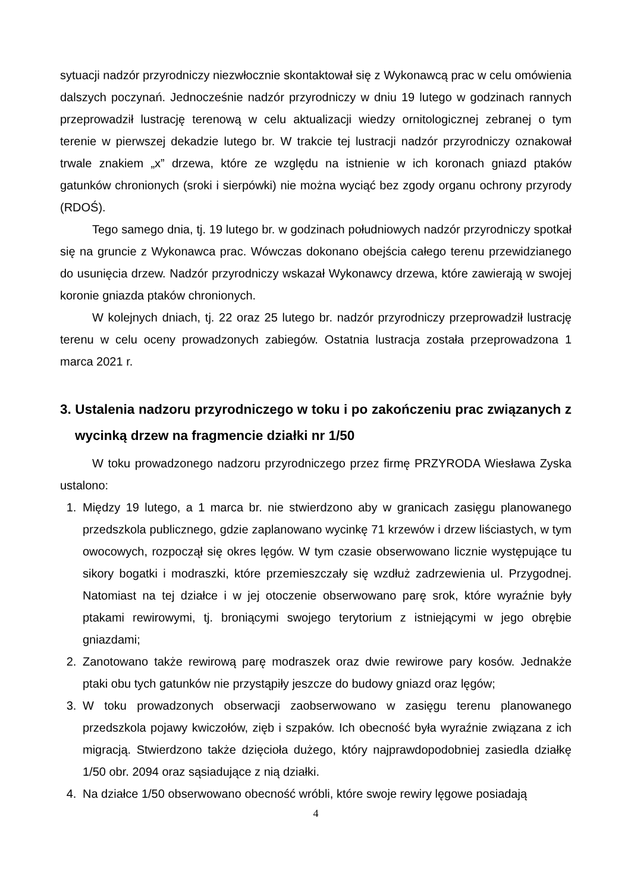sytuacji nadzór przyrodniczy niezwłocznie skontaktował się z Wykonawcą prac w celu omówienia dalszych poczynań. Jednocześnie nadzór przyrodniczy w dniu 19 lutego w godzinach rannych przeprowadził lustrację terenową w celu aktualizacji wiedzy ornitologicznej zebranej o tym terenie w pierwszej dekadzie lutego br. W trakcie tej lustracji nadzór przyrodniczy oznakował trwale znakiem „x” drzewa, które ze względu na istnienie w ich koronach gniazd ptaków gatunków chronionych (sroki i sierpówki) nie można wyciąć bez zgody organu ochrony przyrody (RDOŚ).
Tego samego dnia, tj. 19 lutego br. w godzinach południowych nadzór przyrodniczy spotkał się na gruncie z Wykonawca prac. Wówczas dokonano obejścia całego terenu przewidzianego do usunięcia drzew. Nadzór przyrodniczy wskazał Wykonawcy drzewa, które zawierają w swojej koronie gniazda ptaków chronionych.
W kolejnych dniach, tj. 22 oraz 25 lutego br. nadzór przyrodniczy przeprowadził lustrację terenu w celu oceny prowadzonych zabiegów. Ostatnia lustracja została przeprowadzona 1 marca 2021 r.
3. Ustalenia nadzoru przyrodniczego w toku i po zakończeniu prac związanych z wycinką drzew na fragmencie działki nr 1/50
W toku prowadzonego nadzoru przyrodniczego przez firmę PRZYRODA Wiesława Zyska ustalono:
1. Między 19 lutego, a 1 marca br. nie stwierdzono aby w granicach zasięgu planowanego przedszkola publicznego, gdzie zaplanowano wycinkę 71 krzewów i drzew liściastych, w tym owocowych, rozpoczął się okres lęgów. W tym czasie obserwowano licznie występujące tu sikory bogatki i modraszki, które przemieszczały się wzdłuż zadrzewienia ul. Przygodnej. Natomiast na tej działce i w jej otoczenie obserwowano parę srok, które wyraźnie były ptakami rewirowymi, tj. broniącymi swojego terytorium z istniejącymi w jego obrębie gniazdami;
2. Zanotowano także rewirową parę modraszek oraz dwie rewirowe pary kosów. Jednakże ptaki obu tych gatunków nie przystąpiły jeszcze do budowy gniazd oraz lęgów;
3. W toku prowadzonych obserwacji zaobserwowano w zasięgu terenu planowanego przedszkola pojawy kwiczołów, zięb i szpaków. Ich obecność była wyraźnie związana z ich migracją. Stwierdzono także dzięcioła dużego, który najprawdopodobniej zasiedla działkę 1/50 obr. 2094 oraz sąsiadujące z nią działki.
4. Na działce 1/50 obserwowano obecność wróbli, które swoje rewiry lęgowe posiadają
4